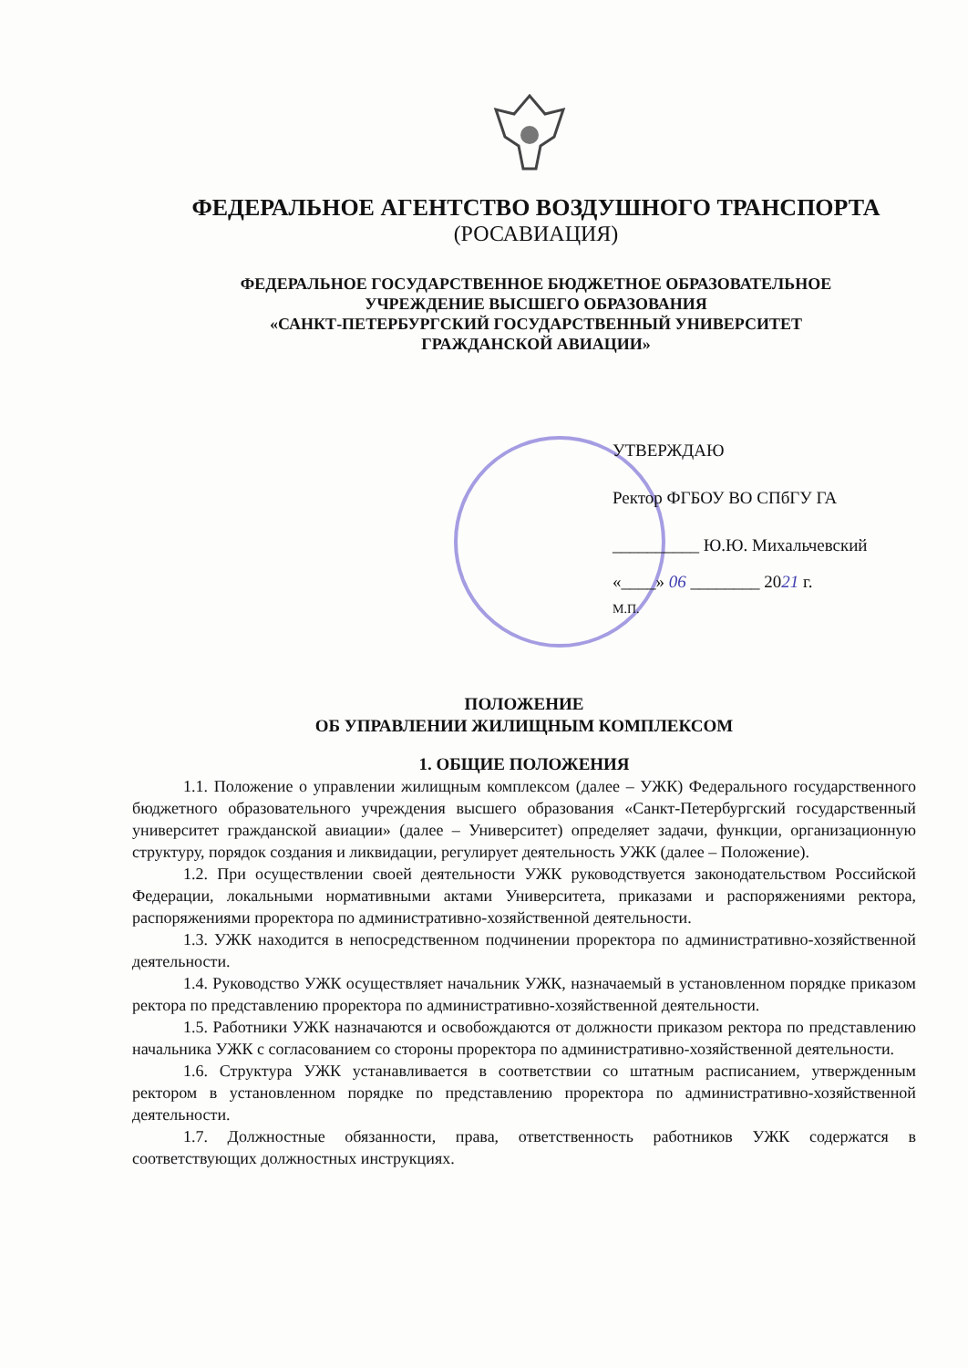ФЕДЕРАЛЬНОЕ АГЕНТСТВО ВОЗДУШНОГО ТРАНСПОРТА
(РОСАВИАЦИЯ)
ФЕДЕРАЛЬНОЕ ГОСУДАРСТВЕННОЕ БЮДЖЕТНОЕ ОБРАЗОВАТЕЛЬНОЕ
УЧРЕЖДЕНИЕ ВЫСШЕГО ОБРАЗОВАНИЯ
«САНКТ-ПЕТЕРБУРГСКИЙ ГОСУДАРСТВЕННЫЙ УНИВЕРСИТЕТ
ГРАЖДАНСКОЙ АВИАЦИИ»
УТВЕРЖДАЮ
Ректор ФГБОУ ВО СПбГУ ГА
__________ Ю.Ю. Михальчевский
«____» 06 ________ 2021 г.
М.П.
ПОЛОЖЕНИЕ
ОБ УПРАВЛЕНИИ ЖИЛИЩНЫМ КОМПЛЕКСОМ
1. ОБЩИЕ ПОЛОЖЕНИЯ
1.1. Положение о управлении жилищным комплексом (далее – УЖК) Федерального государственного бюджетного образовательного учреждения высшего образования «Санкт-Петербургский государственный университет гражданской авиации» (далее – Университет) определяет задачи, функции, организационную структуру, порядок создания и ликвидации, регулирует деятельность УЖК (далее – Положение).
1.2. При осуществлении своей деятельности УЖК руководствуется законодательством Российской Федерации, локальными нормативными актами Университета, приказами и распоряжениями ректора, распоряжениями проректора по административно-хозяйственной деятельности.
1.3. УЖК находится в непосредственном подчинении проректора по административно-хозяйственной деятельности.
1.4. Руководство УЖК осуществляет начальник УЖК, назначаемый в установленном порядке приказом ректора по представлению проректора по административно-хозяйственной деятельности.
1.5. Работники УЖК назначаются и освобождаются от должности приказом ректора по представлению начальника УЖК с согласованием со стороны проректора по административно-хозяйственной деятельности.
1.6. Структура УЖК устанавливается в соответствии со штатным расписанием, утвержденным ректором в установленном порядке по представлению проректора по административно-хозяйственной деятельности.
1.7. Должностные обязанности, права, ответственность работников УЖК содержатся в соответствующих должностных инструкциях.